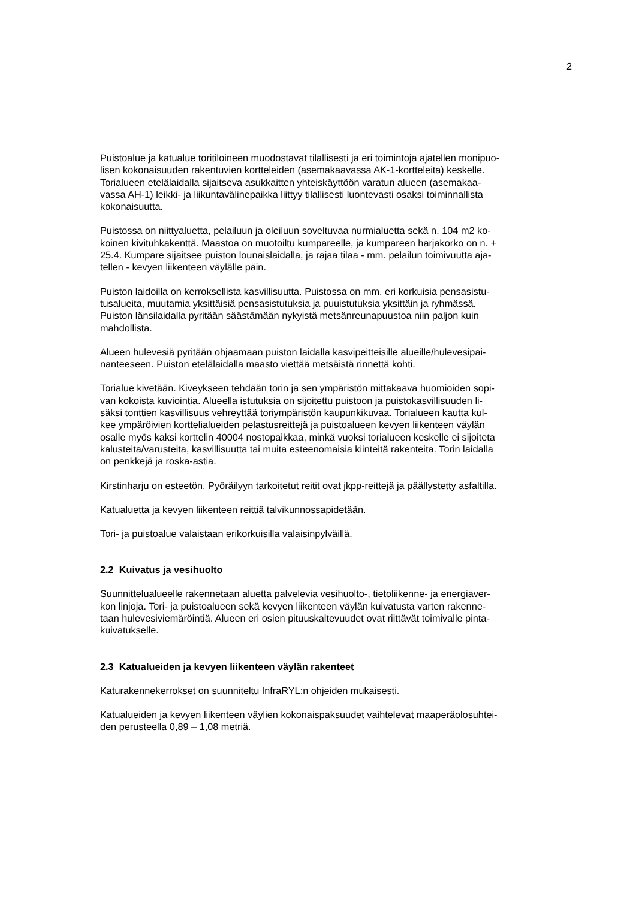2
Puistoalue ja katualue toritiloineen muodostavat tilallisesti ja eri toimintoja ajatellen monipuo-
lisen kokonaisuuden rakentuvien kortteleiden (asemakaavassa AK-1-kortteleita) keskelle.
Torialueen etelälaidalla sijaitseva asukkaitten yhteiskäyttöön varatun alueen (asemakaa-
vassa AH-1) leikki- ja liikuntavälinepaikka liittyy tilallisesti luontevasti osaksi toiminnallista
kokonaisuutta.
Puistossa on niittyaluetta, pelailuun ja oleiluun soveltuvaa nurmialuetta sekä n. 104 m2 ko-
koinen kivituhkakenttä. Maastoa on muotoiltu kumpareelle, ja kumpareen harjakorko on n. +
25.4. Kumpare sijaitsee puiston lounaislaidalla, ja rajaa tilaa - mm. pelailun toimivuutta aja-
tellen - kevyen liikenteen väylälle päin.
Puiston laidoilla on kerroksellista kasvillisuutta. Puistossa on mm. eri korkuisia pensasistu-
tusalueita, muutamia yksittäisiä pensasistutuksia ja puuistutuksia yksittäin ja ryhmässä.
Puiston länsilaidalla pyritään säästämään nykyistä metsänreunapuustoa niin paljon kuin
mahdollista.
Alueen hulevesiä pyritään ohjaamaan puiston laidalla kasvipeitteisille alueille/hulevesipai-
nanteeseen. Puiston etelälaidalla maasto viettää metsäistä rinnettä kohti.
Torialue kivetään. Kiveykseen tehdään torin ja sen ympäristön mittakaava huomioiden sopi-
van kokoista kuviointia. Alueella istutuksia on sijoitettu puistoon ja puistokasvillisuuden li-
säksi tonttien kasvillisuus vehreyttää toriympäristön kaupunkikuvaa. Torialueen kautta kul-
kee ympäröivien korttelialueiden pelastusreittejä ja puistoalueen kevyen liikenteen väylän
osalle myös kaksi korttelin 40004 nostopaikkaa, minkä vuoksi torialueen keskelle ei sijoiteta
kalusteita/varusteita, kasvillisuutta tai muita esteenomaisia kiinteitä rakenteita. Torin laidalla
on penkkejä ja roska-astia.
Kirstinharju on esteetön. Pyöräilyyn tarkoitetut reitit ovat jkpp-reittejä ja päällystetty asfaltilla.
Katualuetta ja kevyen liikenteen reittiä talvikunnossapidetään.
Tori- ja puistoalue valaistaan erikorkuisilla valaisinpylväillä.
2.2 Kuivatus ja vesihuolto
Suunnittelualueelle rakennetaan aluetta palvelevia vesihuolto-, tietoliikenne- ja energiaver-
kon linjoja. Tori- ja puistoalueen sekä kevyen liikenteen väylän kuivatusta varten rakenne-
taan hulevesiviemäröintiä. Alueen eri osien pituuskaltevuudet ovat riittävät toimivalle pinta-
kuivatukselle.
2.3 Katualueiden ja kevyen liikenteen väylän rakenteet
Katurakennekerrokset on suunniteltu InfraRYL:n ohjeiden mukaisesti.
Katualueiden ja kevyen liikenteen väylien kokonaispaksuudet vaihtelevat maaperäolosuhtei-
den perusteella 0,89 – 1,08 metriä.